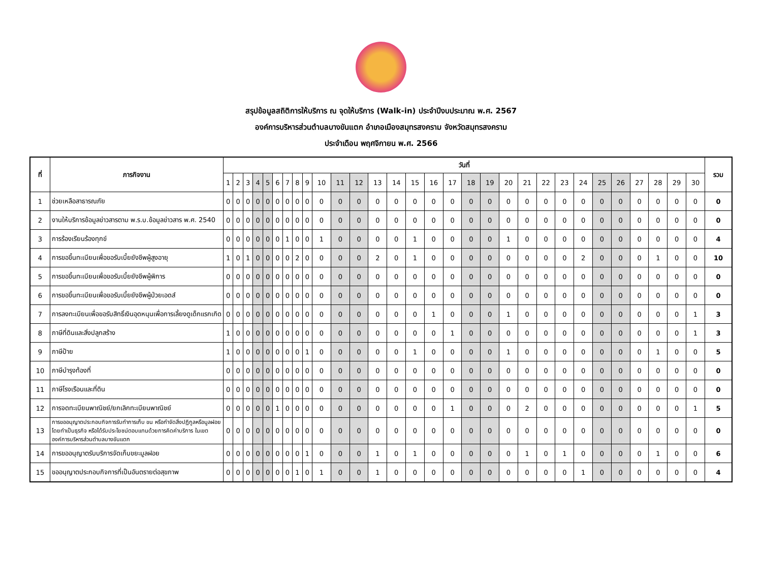สรุปข้อมูลสถิติการให้บริการ ณ จุดให้บริการ (Walk-in) ประจำปีงบประมาณ พ.ศ. 2567
องค์การบริหารส่วนตำบลบางขันแตก อำเภอเมืองสมุทรสงคราม จังหวัดสมุทรสงคราม
ประจำเดือน พฤศจิกายน พ.ศ. 2566
| ที่ | ภารกิจงาน | วันที่ | | | | | | | | | | | | | | | | | | | | | | | | | | | | | | รวม |
| --- | --- | --- | --- | --- | --- | --- | --- | --- | --- | --- | --- | --- | --- | --- | --- | --- | --- | --- | --- | --- | --- | --- | --- | --- | --- | --- | --- | --- | --- | --- | --- | --- |
| | | 1 | 2 | 3 | 4 | 5 | 6 | 7 | 8 | 9 | 10 | 11 | 12 | 13 | 14 | 15 | 16 | 17 | 18 | 19 | 20 | 21 | 22 | 23 | 24 | 25 | 26 | 27 | 28 | 29 | 30 | |
| 1 | ช่วยเหลือสาธารณภัย | 0 | 0 | 0 | 0 | 0 | 0 | 0 | 0 | 0 | 0 | 0 | 0 | 0 | 0 | 0 | 0 | 0 | 0 | 0 | 0 | 0 | 0 | 0 | 0 | 0 | 0 | 0 | 0 | 0 | 0 | 0 |
| 2 | งานให้บริการข้อมูลข่าวสารตาม พ.ร.บ.ข้อมูลข่าวสาร พ.ศ. 2540 | 0 | 0 | 0 | 0 | 0 | 0 | 0 | 0 | 0 | 0 | 0 | 0 | 0 | 0 | 0 | 0 | 0 | 0 | 0 | 0 | 0 | 0 | 0 | 0 | 0 | 0 | 0 | 0 | 0 | 0 | 0 |
| 3 | การร้องเรียนร้องทุกข์ | 0 | 0 | 0 | 0 | 0 | 0 | 1 | 0 | 0 | 1 | 0 | 0 | 0 | 0 | 1 | 0 | 0 | 0 | 0 | 1 | 0 | 0 | 0 | 0 | 0 | 0 | 0 | 0 | 0 | 0 | 4 |
| 4 | การขอขึ้นทะเบียนเพื่อขอรับเบี้ยยังชีพผู้สูงอายุ | 1 | 0 | 1 | 0 | 0 | 0 | 0 | 2 | 0 | 0 | 0 | 0 | 2 | 0 | 1 | 0 | 0 | 0 | 0 | 0 | 0 | 0 | 0 | 2 | 0 | 0 | 0 | 1 | 0 | 0 | 10 |
| 5 | การขอขึ้นทะเบียนเพื่อขอรับเบี้ยยังชีพผู้พิการ | 0 | 0 | 0 | 0 | 0 | 0 | 0 | 0 | 0 | 0 | 0 | 0 | 0 | 0 | 0 | 0 | 0 | 0 | 0 | 0 | 0 | 0 | 0 | 0 | 0 | 0 | 0 | 0 | 0 | 0 | 0 |
| 6 | การขอขึ้นทะเบียนเพื่อขอรับเบี้ยยังชีพผู้ป่วยเอดส์ | 0 | 0 | 0 | 0 | 0 | 0 | 0 | 0 | 0 | 0 | 0 | 0 | 0 | 0 | 0 | 0 | 0 | 0 | 0 | 0 | 0 | 0 | 0 | 0 | 0 | 0 | 0 | 0 | 0 | 0 | 0 |
| 7 | การลงทะเบียนเพื่อขอรับสิทธิ์เงินอุดหนุนเพื่อการเลี้ยงดูเด็กแรกเกิด | 0 | 0 | 0 | 0 | 0 | 0 | 0 | 0 | 0 | 0 | 0 | 0 | 0 | 0 | 0 | 1 | 0 | 0 | 0 | 1 | 0 | 0 | 0 | 0 | 0 | 0 | 0 | 0 | 0 | 1 | 3 |
| 8 | ภาษีที่ดินและสิ่งปลูกสร้าง | 1 | 0 | 0 | 0 | 0 | 0 | 0 | 0 | 0 | 0 | 0 | 0 | 0 | 0 | 0 | 0 | 1 | 0 | 0 | 0 | 0 | 0 | 0 | 0 | 0 | 0 | 0 | 0 | 0 | 1 | 3 |
| 9 | ภาษีป้าย | 1 | 0 | 0 | 0 | 0 | 0 | 0 | 0 | 1 | 0 | 0 | 0 | 0 | 0 | 1 | 0 | 0 | 0 | 0 | 1 | 0 | 0 | 0 | 0 | 0 | 0 | 0 | 1 | 0 | 0 | 5 |
| 10 | ภาษีบำรุงท้องที่ | 0 | 0 | 0 | 0 | 0 | 0 | 0 | 0 | 0 | 0 | 0 | 0 | 0 | 0 | 0 | 0 | 0 | 0 | 0 | 0 | 0 | 0 | 0 | 0 | 0 | 0 | 0 | 0 | 0 | 0 | 0 |
| 11 | ภาษีโรงเรือนและที่ดิน | 0 | 0 | 0 | 0 | 0 | 0 | 0 | 0 | 0 | 0 | 0 | 0 | 0 | 0 | 0 | 0 | 0 | 0 | 0 | 0 | 0 | 0 | 0 | 0 | 0 | 0 | 0 | 0 | 0 | 0 | 0 |
| 12 | การจดทะเบียนพาณิชย์/ยกเลิกทะเบียนพาณิชย์ | 0 | 0 | 0 | 0 | 0 | 1 | 0 | 0 | 0 | 0 | 0 | 0 | 0 | 0 | 0 | 0 | 1 | 0 | 0 | 0 | 2 | 0 | 0 | 0 | 0 | 0 | 0 | 0 | 0 | 1 | 5 |
| 13 | การขออนุญาตประกอบกิจการรับทำการเก็บ ขน หรือกำจัดสิ่งปฏิกูลหรือมูลฝอยโดยทำเป็นธุรกิจ หรือได้รับประโยชน์ตอบแทนด้วยการคิดค่าบริการ ในเขตองค์การบริหารส่วนตำบลบางขันแตก | 0 | 0 | 0 | 0 | 0 | 0 | 0 | 0 | 0 | 0 | 0 | 0 | 0 | 0 | 0 | 0 | 0 | 0 | 0 | 0 | 0 | 0 | 0 | 0 | 0 | 0 | 0 | 0 | 0 | 0 | 0 |
| 14 | การขออนุญาตรับบริการจัดเก็บขยะมูลฝอย | 0 | 0 | 0 | 0 | 0 | 0 | 0 | 0 | 1 | 0 | 0 | 0 | 1 | 0 | 1 | 0 | 0 | 0 | 0 | 0 | 1 | 0 | 1 | 0 | 0 | 0 | 0 | 1 | 0 | 0 | 6 |
| 15 | ขออนุญาตประกอบกิจการที่เป็นอันตรายต่อสุขภาพ | 0 | 0 | 0 | 0 | 0 | 0 | 0 | 1 | 0 | 1 | 0 | 0 | 1 | 0 | 0 | 0 | 0 | 0 | 0 | 0 | 0 | 0 | 0 | 1 | 0 | 0 | 0 | 0 | 0 | 0 | 4 |